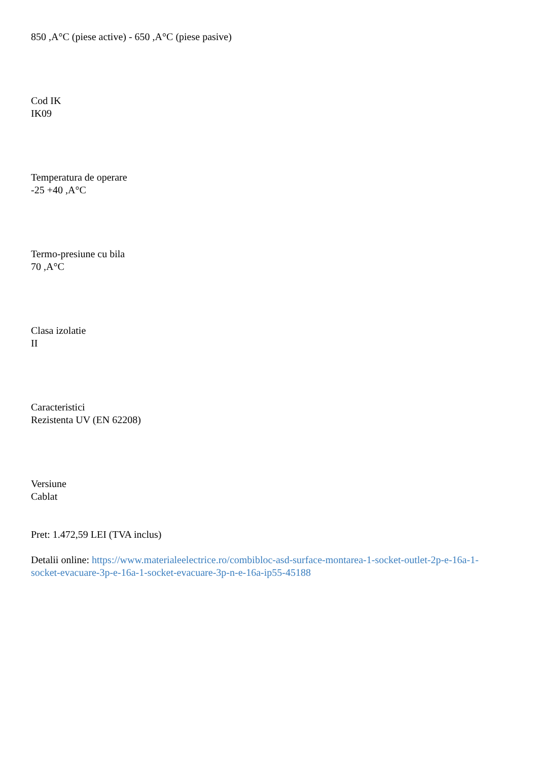850 ,A°C (piese active) - 650 ,A°C (piese pasive)
Cod IK
IK09
Temperatura de operare
-25 +40 ,A°C
Termo-presiune cu bila
70 ,A°C
Clasa izolatie
II
Caracteristici
Rezistenta UV (EN 62208)
Versiune
Cablat
Pret: 1.472,59 LEI (TVA inclus)
Detalii online: https://www.materialeelectrice.ro/combibloc-asd-surface-montarea-1-socket-outlet-2p-e-16a-1-socket-evacuare-3p-e-16a-1-socket-evacuare-3p-n-e-16a-ip55-45188